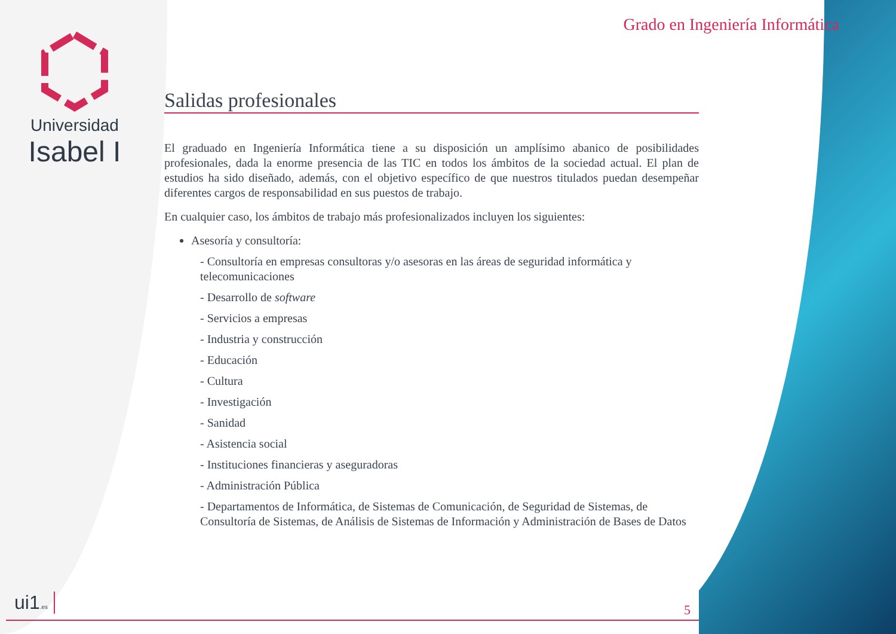Universidad
Isabel I
Grado en Ingeniería Informática
Salidas profesionales
El graduado en Ingeniería Informática tiene a su disposición un amplísimo abanico de posibilidades profesionales, dada la enorme presencia de las TIC en todos los ámbitos de la sociedad actual. El plan de estudios ha sido diseñado, además, con el objetivo específico de que nuestros titulados puedan desempeñar diferentes cargos de responsabilidad en sus puestos de trabajo.
En cualquier caso, los ámbitos de trabajo más profesionalizados incluyen los siguientes:
Asesoría y consultoría:
- Consultoría en empresas consultoras y/o asesoras en las áreas de seguridad informática y telecomunicaciones
- Desarrollo de software
- Servicios a empresas
- Industria y construcción
- Educación
- Cultura
- Investigación
- Sanidad
- Asistencia social
- Instituciones financieras y aseguradoras
- Administración Pública
- Departamentos de Informática, de Sistemas de Comunicación, de Seguridad de Sistemas, de Consultoría de Sistemas, de Análisis de Sistemas de Información y Administración de Bases de Datos
ui1.es 5